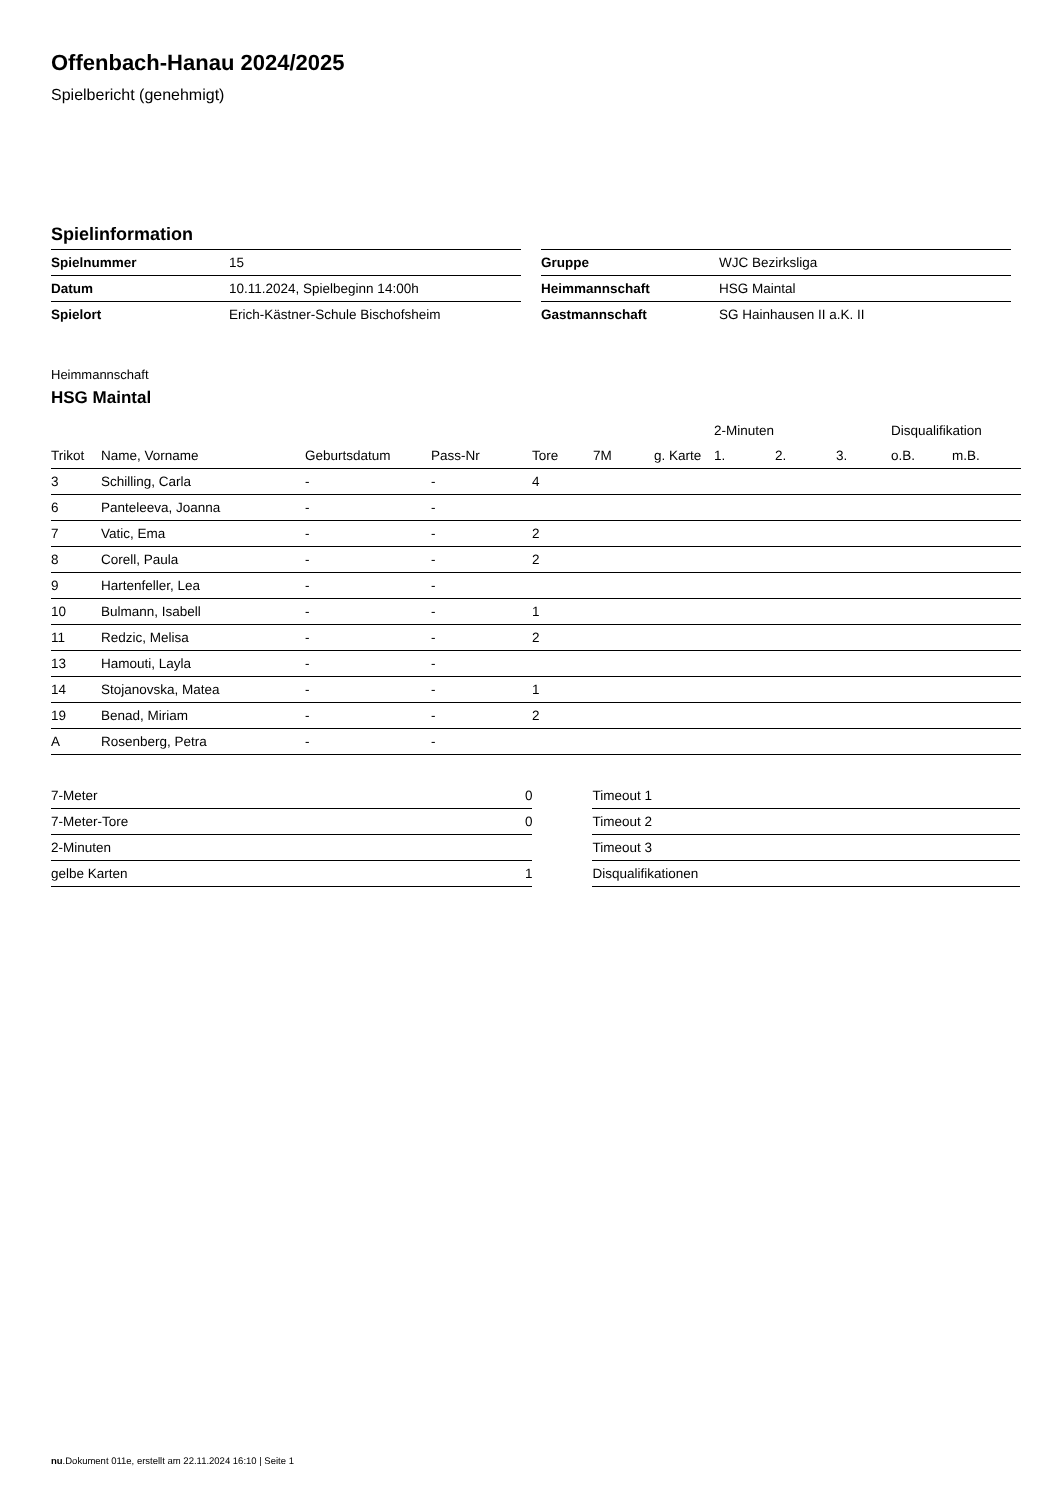Offenbach-Hanau 2024/2025
Spielbericht (genehmigt)
Spielinformation
| Spielnummer | 15 |
| Datum | 10.11.2024, Spielbeginn 14:00h |
| Spielort | Erich-Kästner-Schule Bischofsheim |
| Gruppe | WJC Bezirksliga |
| Heimmannschaft | HSG Maintal |
| Gastmannschaft | SG Hainhausen II a.K. II |
Heimmannschaft
HSG Maintal
| | | | | | | | 2-Minuten | | | Disqualifikation | |
| --- | --- | --- | --- | --- | --- | --- | --- | --- | --- | --- | --- |
| Trikot | Name, Vorname | Geburtsdatum | Pass-Nr | Tore | 7M | g. Karte | 1. | 2. | 3. | o.B. | m.B. |
| 3 | Schilling, Carla | - | - | 4 | | | | | | | |
| 6 | Panteleeva, Joanna | - | - | | | | | | | | |
| 7 | Vatic, Ema | - | - | 2 | | | | | | | |
| 8 | Corell, Paula | - | - | 2 | | | | | | | |
| 9 | Hartenfeller, Lea | - | - | | | | | | | | |
| 10 | Bulmann, Isabell | - | - | 1 | | | | | | | |
| 11 | Redzic, Melisa | - | - | 2 | | | | | | | |
| 13 | Hamouti, Layla | - | - | | | | | | | | |
| 14 | Stojanovska, Matea | - | - | 1 | | | | | | | |
| 19 | Benad, Miriam | - | - | 2 | | | | | | | |
| A | Rosenberg, Petra | - | - | | | | | | | | |
| 7-Meter | 0 |
| 7-Meter-Tore | 0 |
| 2-Minuten | |
| gelbe Karten | 1 |
| Timeout 1 |
| Timeout 2 |
| Timeout 3 |
| Disqualifikationen |
nu.Dokument 011e, erstellt am 22.11.2024 16:10 | Seite 1